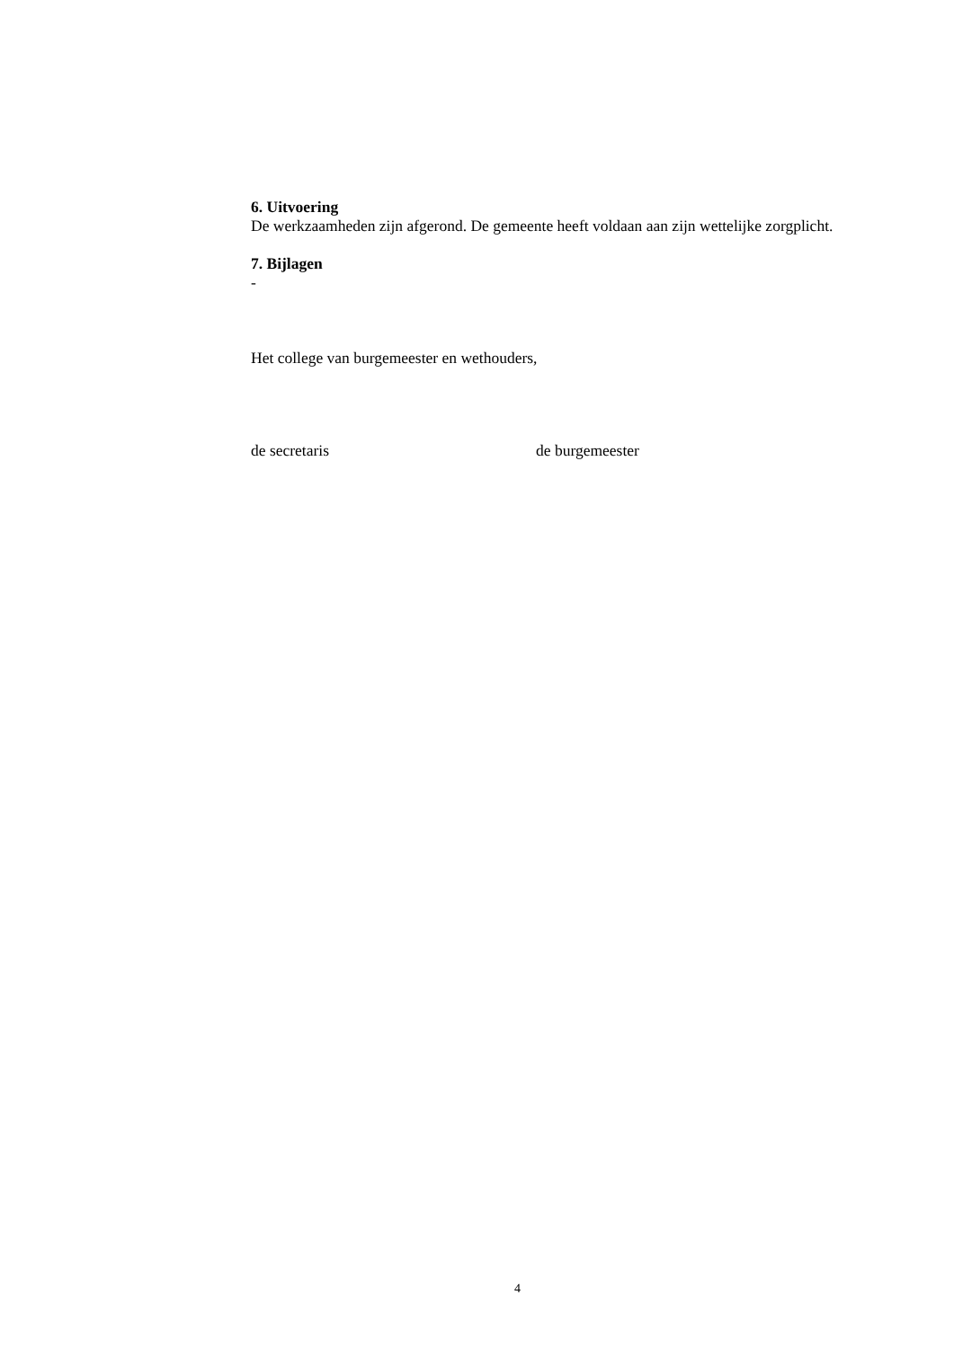6. Uitvoering
De werkzaamheden zijn afgerond. De gemeente heeft voldaan aan zijn wettelijke zorgplicht.
7. Bijlagen
-
Het college van burgemeester en wethouders,
de secretaris de burgemeester
4